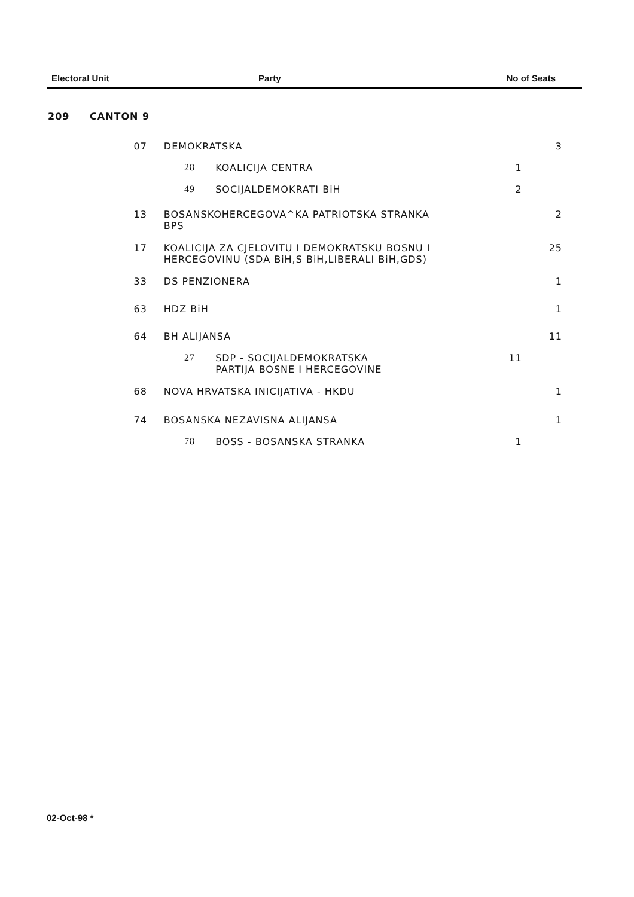| Electoral Unit | Party | No of Seats |
| 209 | CANTON 9 | | | | |
| | 07 | DEMOKRATSKA | | | 3 |
| | | 28 | KOALICIJA CENTRA | 1 | |
| | | 49 | SOCIJALDEMOKRATI BiH | 2 | |
| | 13 | BOSANSKOHERCEGOVA^KA PATRIOTSKA STRANKA BPS | | | 2 |
| | 17 | KOALICIJA ZA CJELOVITU I DEMOKRATSKU BOSNU I HERCEGOVINU (SDA BiH,S BiH,LIBERALI BiH,GDS) | | | 25 |
| | 33 | DS PENZIONERA | | | 1 |
| | 63 | HDZ BiH | | | 1 |
| | 64 | BH ALIJANSA | | | 11 |
| | | 27 | SDP - SOCIJALDEMOKRATSKA PARTIJA BOSNE I HERCEGOVINE | 11 | |
| | 68 | NOVA HRVATSKA INICIJATIVA - HKDU | | | 1 |
| | 74 | BOSANSKA NEZAVISNA ALIJANSA | | | 1 |
| | | 78 | BOSS - BOSANSKA STRANKA | 1 | |
02-Oct-98 *